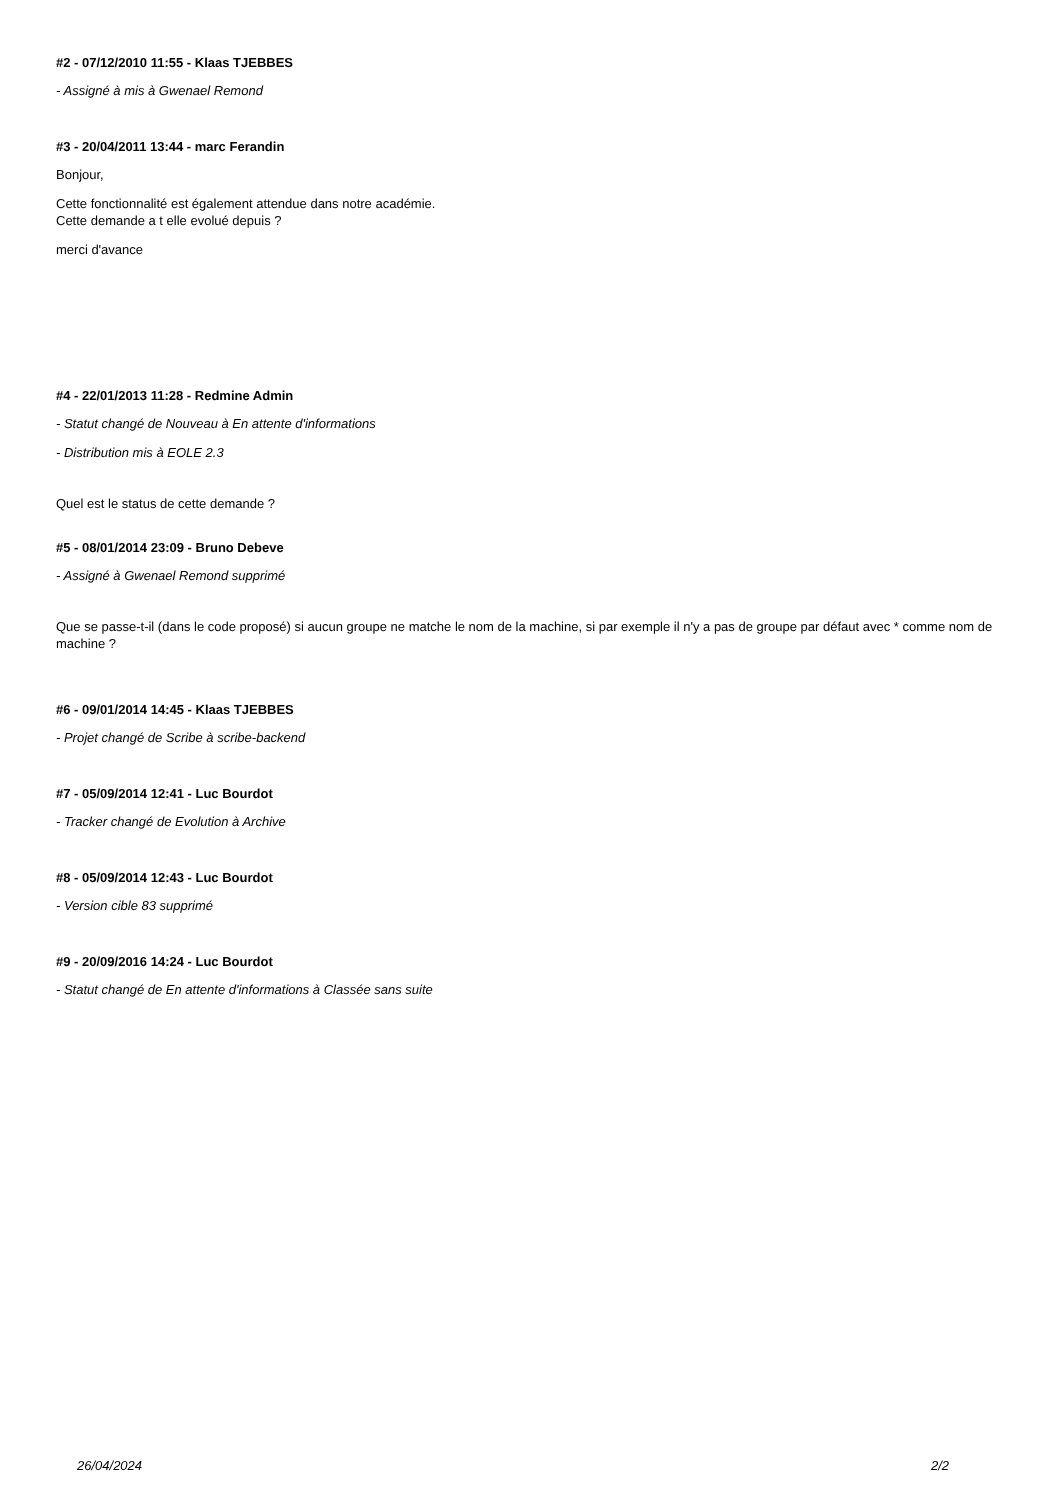#2 - 07/12/2010 11:55 - Klaas TJEBBES
- Assigné à mis à Gwenael Remond
#3 - 20/04/2011 13:44 - marc Ferandin
Bonjour,
Cette fonctionnalité est également attendue dans notre académie.
Cette demande a t elle evolué depuis ?
merci d'avance
#4 - 22/01/2013 11:28 - Redmine Admin
- Statut changé de Nouveau à En attente d'informations
- Distribution mis à EOLE 2.3
Quel est le status de cette demande ?
#5 - 08/01/2014 23:09 - Bruno Debeve
- Assigné à Gwenael Remond supprimé
Que se passe-t-il (dans le code proposé) si aucun groupe ne matche le nom de la machine, si par exemple il n'y a pas de groupe par défaut avec * comme nom de machine ?
#6 - 09/01/2014 14:45 - Klaas TJEBBES
- Projet changé de Scribe à scribe-backend
#7 - 05/09/2014 12:41 - Luc Bourdot
- Tracker changé de Evolution à Archive
#8 - 05/09/2014 12:43 - Luc Bourdot
- Version cible 83 supprimé
#9 - 20/09/2016 14:24 - Luc Bourdot
- Statut changé de En attente d'informations à Classée sans suite
26/04/2024 2/2